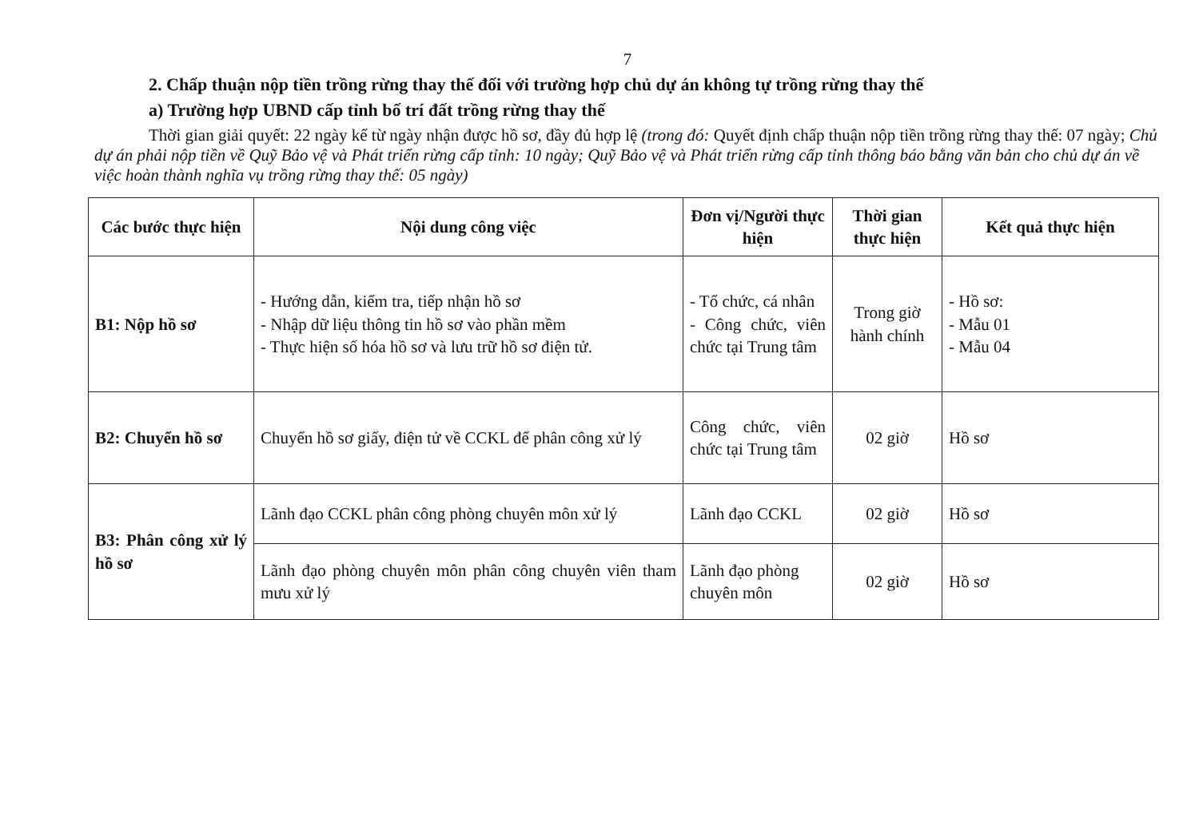7
2. Chấp thuận nộp tiền trồng rừng thay thế đối với trường hợp chủ dự án không tự trồng rừng thay thế
a) Trường hợp UBND cấp tỉnh bố trí đất trồng rừng thay thế
Thời gian giải quyết: 22 ngày kể từ ngày nhận được hồ sơ, đầy đủ hợp lệ (trong đó: Quyết định chấp thuận nộp tiền trồng rừng thay thế: 07 ngày; Chủ dự án phải nộp tiền về Quỹ Bảo vệ và Phát triển rừng cấp tỉnh: 10 ngày; Quỹ Bảo vệ và Phát triển rừng cấp tỉnh thông báo bằng văn bản cho chủ dự án về việc hoàn thành nghĩa vụ trồng rừng thay thế: 05 ngày)
| Các bước thực hiện | Nội dung công việc | Đơn vị/Người thực hiện | Thời gian thực hiện | Kết quả thực hiện |
| --- | --- | --- | --- | --- |
| B1: Nộp hồ sơ | - Hướng dẫn, kiểm tra, tiếp nhận hồ sơ - Nhập dữ liệu thông tin hồ sơ vào phần mềm - Thực hiện số hóa hồ sơ và lưu trữ hồ sơ điện tử. | - Tổ chức, cá nhân - Công chức, viên chức tại Trung tâm | Trong giờ hành chính | - Hồ sơ: - Mẫu 01 - Mẫu 04 |
| B2: Chuyển hồ sơ | Chuyển hồ sơ giấy, điện tử về CCKL để phân công xử lý | Công chức, viên chức tại Trung tâm | 02 giờ | Hồ sơ |
| B3: Phân công xử lý hồ sơ | Lãnh đạo CCKL phân công phòng chuyên môn xử lý | Lãnh đạo CCKL | 02 giờ | Hồ sơ |
| | Lãnh đạo phòng chuyên môn phân công chuyên viên tham mưu xử lý | Lãnh đạo phòng chuyên môn | 02 giờ | Hồ sơ |